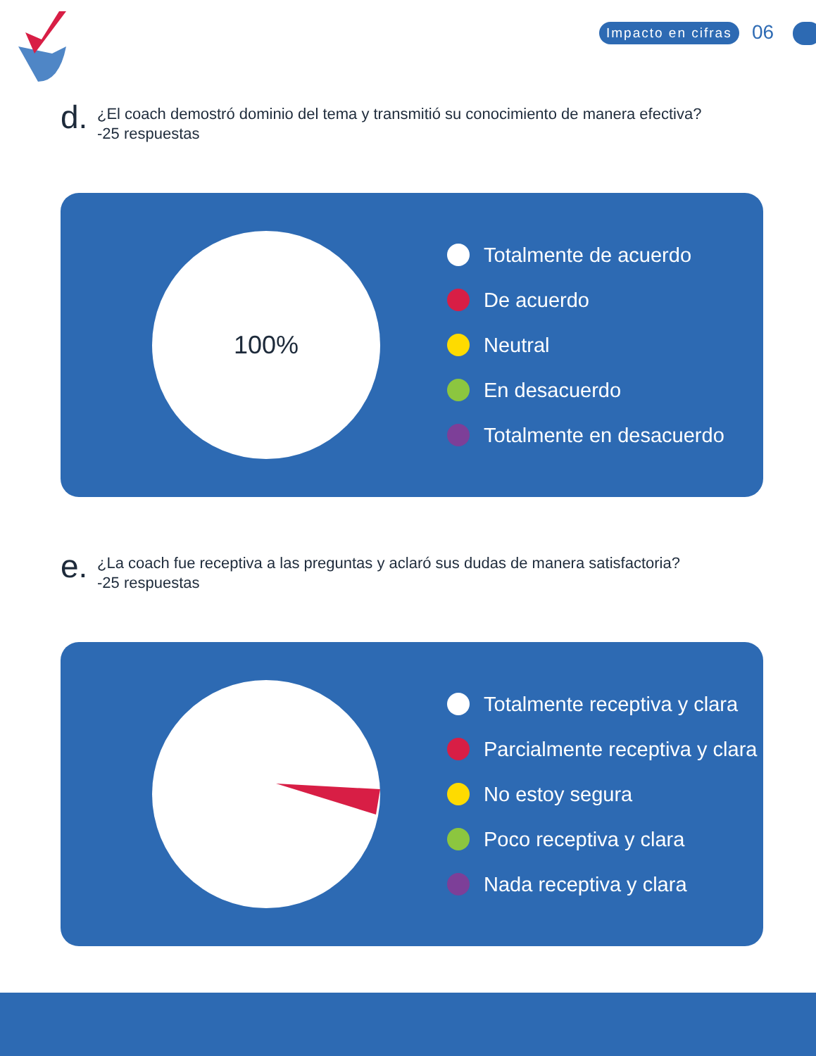Impacto en cifras 06
d.
¿El coach demostró dominio del tema y transmitió su conocimiento de manera efectiva?
-25 respuestas
100%
Totalmente de acuerdo
De acuerdo
Neutral
En desacuerdo
Totalmente en desacuerdo
e.
¿La coach fue receptiva a las preguntas y aclaró sus dudas de manera satisfactoria?
-25 respuestas
Totalmente receptiva y clara
Parcialmente receptiva y clara
No estoy segura
Poco receptiva y clara
Nada receptiva y clara